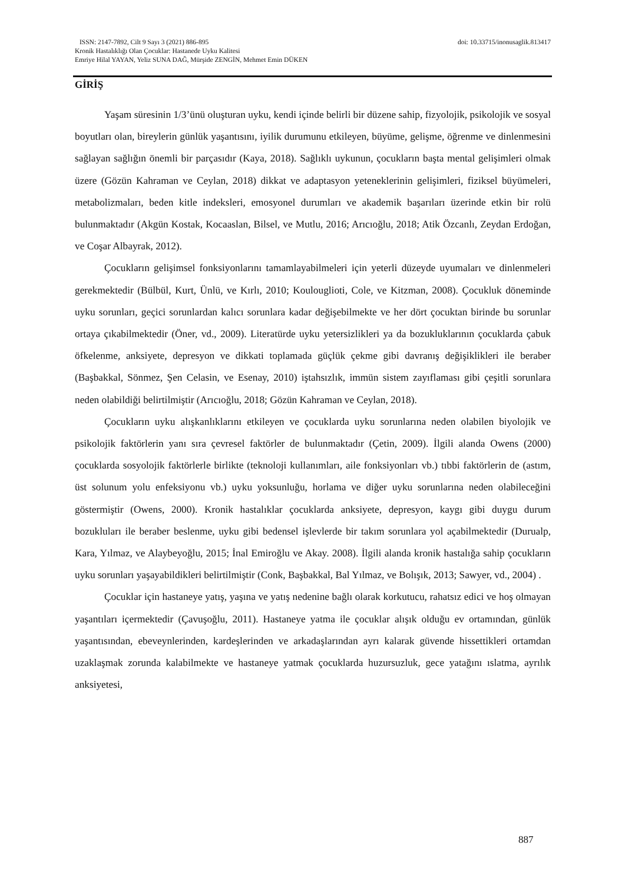ISSN: 2147-7892, Cilt 9 Sayı 3 (2021) 886-895 doi: 10.33715/inonusaglik.813417
Kronik Hastalıklığı Olan Çocuklar: Hastanede Uyku Kalitesi
Emriye Hilal YAYAN, Yeliz SUNA DAĞ, Mürşide ZENGİN, Mehmet Emin DÜKEN
GİRİŞ
Yaşam süresinin 1/3’ünü oluşturan uyku, kendi içinde belirli bir düzene sahip, fizyolojik, psikolojik ve sosyal boyutları olan, bireylerin günlük yaşantısını, iyilik durumunu etkileyen, büyüme, gelişme, öğrenme ve dinlenmesini sağlayan sağlığın önemli bir parçasıdır (Kaya, 2018). Sağlıklı uykunun, çocukların başta mental gelişimleri olmak üzere (Gözün Kahraman ve Ceylan, 2018) dikkat ve adaptasyon yeteneklerinin gelişimleri, fiziksel büyümeleri, metabolizmaları, beden kitle indeksleri, emosyonel durumları ve akademik başarıları üzerinde etkin bir rolü bulunmaktadır (Akgün Kostak, Kocaaslan, Bilsel, ve Mutlu, 2016; Arıcıoğlu, 2018; Atik Özcanlı, Zeydan Erdoğan, ve Coşar Albayrak, 2012).
Çocukların gelişimsel fonksiyonlarını tamamlayabilmeleri için yeterli düzeyde uyumaları ve dinlenmeleri gerekmektedir (Bülbül, Kurt, Ünlü, ve Kırlı, 2010; Koulouglioti, Cole, ve Kitzman, 2008). Çocukluk döneminde uyku sorunları, geçici sorunlardan kalıcı sorunlara kadar değişebilmekte ve her dört çocuktan birinde bu sorunlar ortaya çıkabilmektedir (Öner, vd., 2009). Literatürde uyku yetersizlikleri ya da bozukluklarının çocuklarda çabuk öfkelenme, anksiyete, depresyon ve dikkati toplamada güçlük çekme gibi davranış değişiklikleri ile beraber (Başbakkal, Sönmez, Şen Celasin, ve Esenay, 2010) iştahsızlık, immün sistem zayıflaması gibi çeşitli sorunlara neden olabildiği belirtilmiştir (Arıcıoğlu, 2018; Gözün Kahraman ve Ceylan, 2018).
Çocukların uyku alışkanlıklarını etkileyen ve çocuklarda uyku sorunlarına neden olabilen biyolojik ve psikolojik faktörlerin yanı sıra çevresel faktörler de bulunmaktadır (Çetin, 2009). İlgili alanda Owens (2000) çocuklarda sosyolojik faktörlerle birlikte (teknoloji kullanımları, aile fonksiyonları vb.) tıbbi faktörlerin de (astım, üst solunum yolu enfeksiyonu vb.) uyku yoksunluğu, horlama ve diğer uyku sorunlarına neden olabileceğini göstermiştir (Owens, 2000). Kronik hastalıklar çocuklarda anksiyete, depresyon, kaygı gibi duygu durum bozukluları ile beraber beslenme, uyku gibi bedensel işlevlerde bir takım sorunlara yol açabilmektedir (Durualp, Kara, Yılmaz, ve Alaybeyoğlu, 2015; İnal Emiroğlu ve Akay. 2008). İlgili alanda kronik hastalığa sahip çocukların uyku sorunları yaşayabildikleri belirtilmiştir (Conk, Başbakkal, Bal Yılmaz, ve Bolışık, 2013; Sawyer, vd., 2004) .
Çocuklar için hastaneye yatış, yaşına ve yatış nedenine bağlı olarak korkutucu, rahatsız edici ve hoş olmayan yaşantıları içermektedir (Çavuşoğlu, 2011). Hastaneye yatma ile çocuklar alışık olduğu ev ortamından, günlük yaşantısından, ebeveynlerinden, kardeşlerinden ve arkadaşlarından ayrı kalarak güvende hissettikleri ortamdan uzaklaşmak zorunda kalabilmekte ve hastaneye yatmak çocuklarda huzursuzluk, gece yatağını ıslatma, ayrılık anksiyetesi,
887